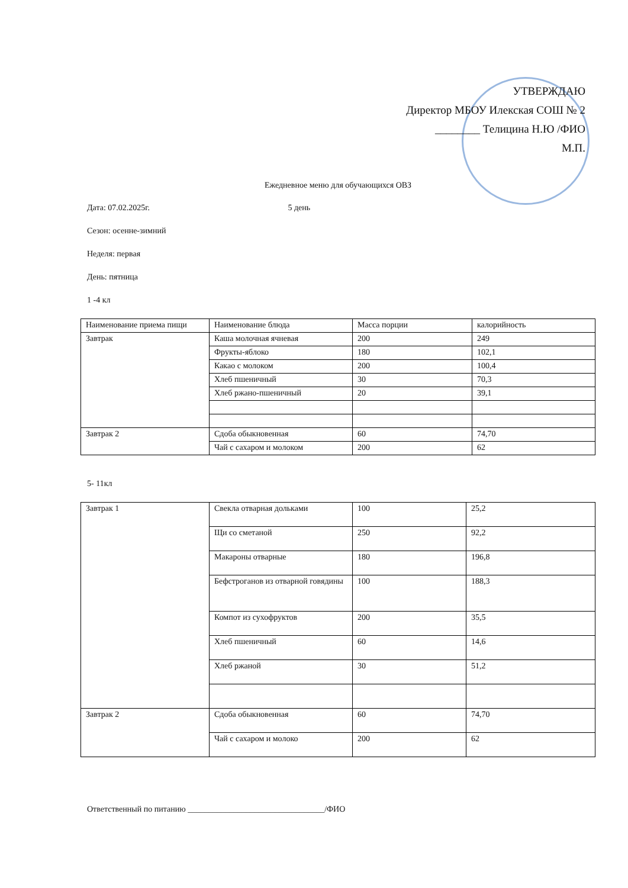УТВЕРЖДАЮ
Директор МБОУ Илекская СОШ № 2
________ Телицина Н.Ю /ФИО
М.П.
Ежедневное меню для обучающихся ОВЗ
Дата: 07.02.2025г. 5 день
Сезон: осенне-зимний
Неделя: первая
День: пятница
1 -4 кл
| Наименование приема пищи | Наименование блюда | Масса порции | калорийность |
| --- | --- | --- | --- |
| Завтрак | Каша молочная ячневая | 200 | 249 |
| | Фрукты-яблоко | 180 | 102,1 |
| | Какао с молоком | 200 | 100,4 |
| | Хлеб пшеничный | 30 | 70,3 |
| | Хлеб ржано-пшеничный | 20 | 39,1 |
| Завтрак 2 | Сдоба обыкновенная | 60 | 74,70 |
| | Чай с сахаром и молоком | 200 | 62 |
5- 11кл
| Завтрак 1 | Свекла отварная дольками | 100 | 25,2 |
| | Щи со сметаной | 250 | 92,2 |
| | Макароны отварные | 180 | 196,8 |
| | Бефстроганов из отварной говядины | 100 | 188,3 |
| | Компот из сухофруктов | 200 | 35,5 |
| | Хлеб пшеничный | 60 | 14,6 |
| | Хлеб ржаной | 30 | 51,2 |
| Завтрак 2 | Сдоба обыкновенная | 60 | 74,70 |
| | Чай с сахаром и молоко | 200 | 62 |
Ответственный по питанию _________________________________/ФИО